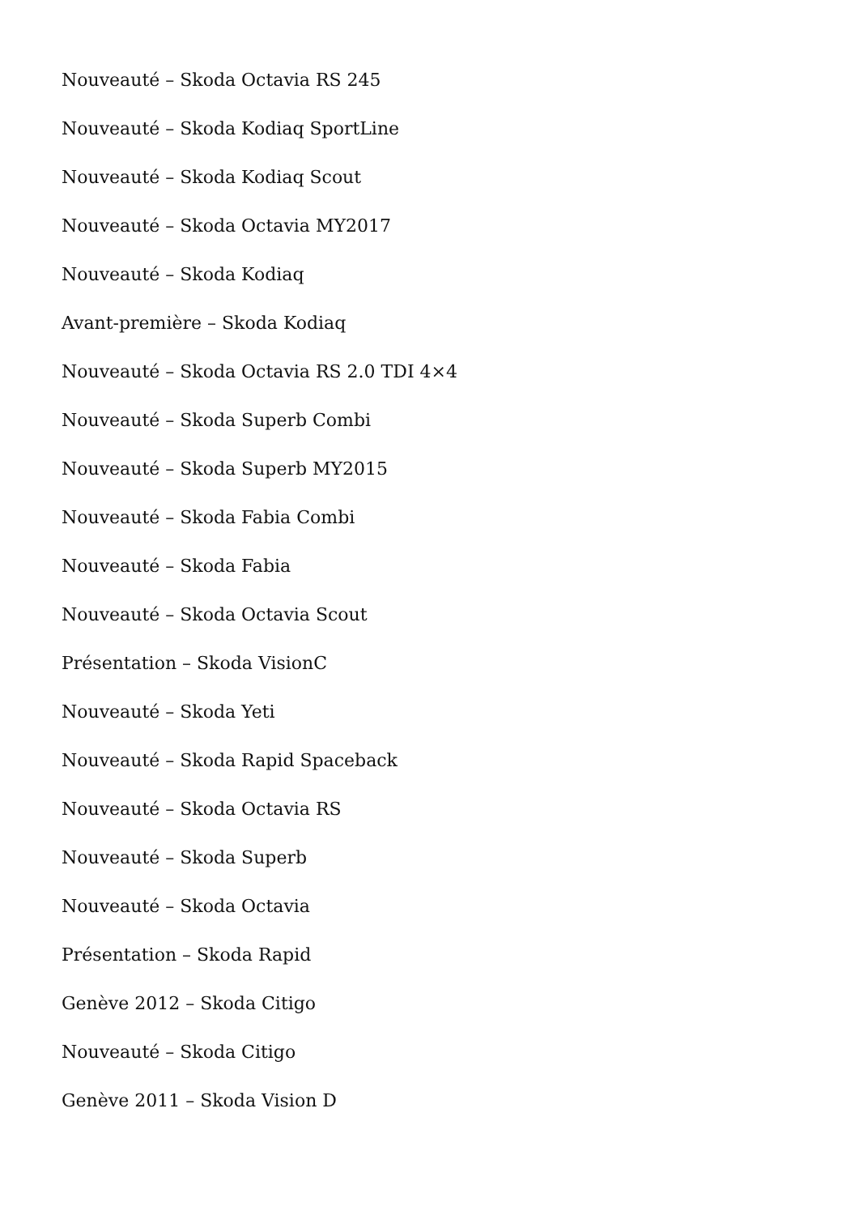Nouveauté – Skoda Octavia RS 245
Nouveauté – Skoda Kodiaq SportLine
Nouveauté – Skoda Kodiaq Scout
Nouveauté – Skoda Octavia MY2017
Nouveauté – Skoda Kodiaq
Avant-première – Skoda Kodiaq
Nouveauté – Skoda Octavia RS 2.0 TDI 4×4
Nouveauté – Skoda Superb Combi
Nouveauté – Skoda Superb MY2015
Nouveauté – Skoda Fabia Combi
Nouveauté – Skoda Fabia
Nouveauté – Skoda Octavia Scout
Présentation – Skoda VisionC
Nouveauté – Skoda Yeti
Nouveauté – Skoda Rapid Spaceback
Nouveauté – Skoda Octavia RS
Nouveauté – Skoda Superb
Nouveauté – Skoda Octavia
Présentation – Skoda Rapid
Genève 2012 – Skoda Citigo
Nouveauté – Skoda Citigo
Genève 2011 – Skoda Vision D